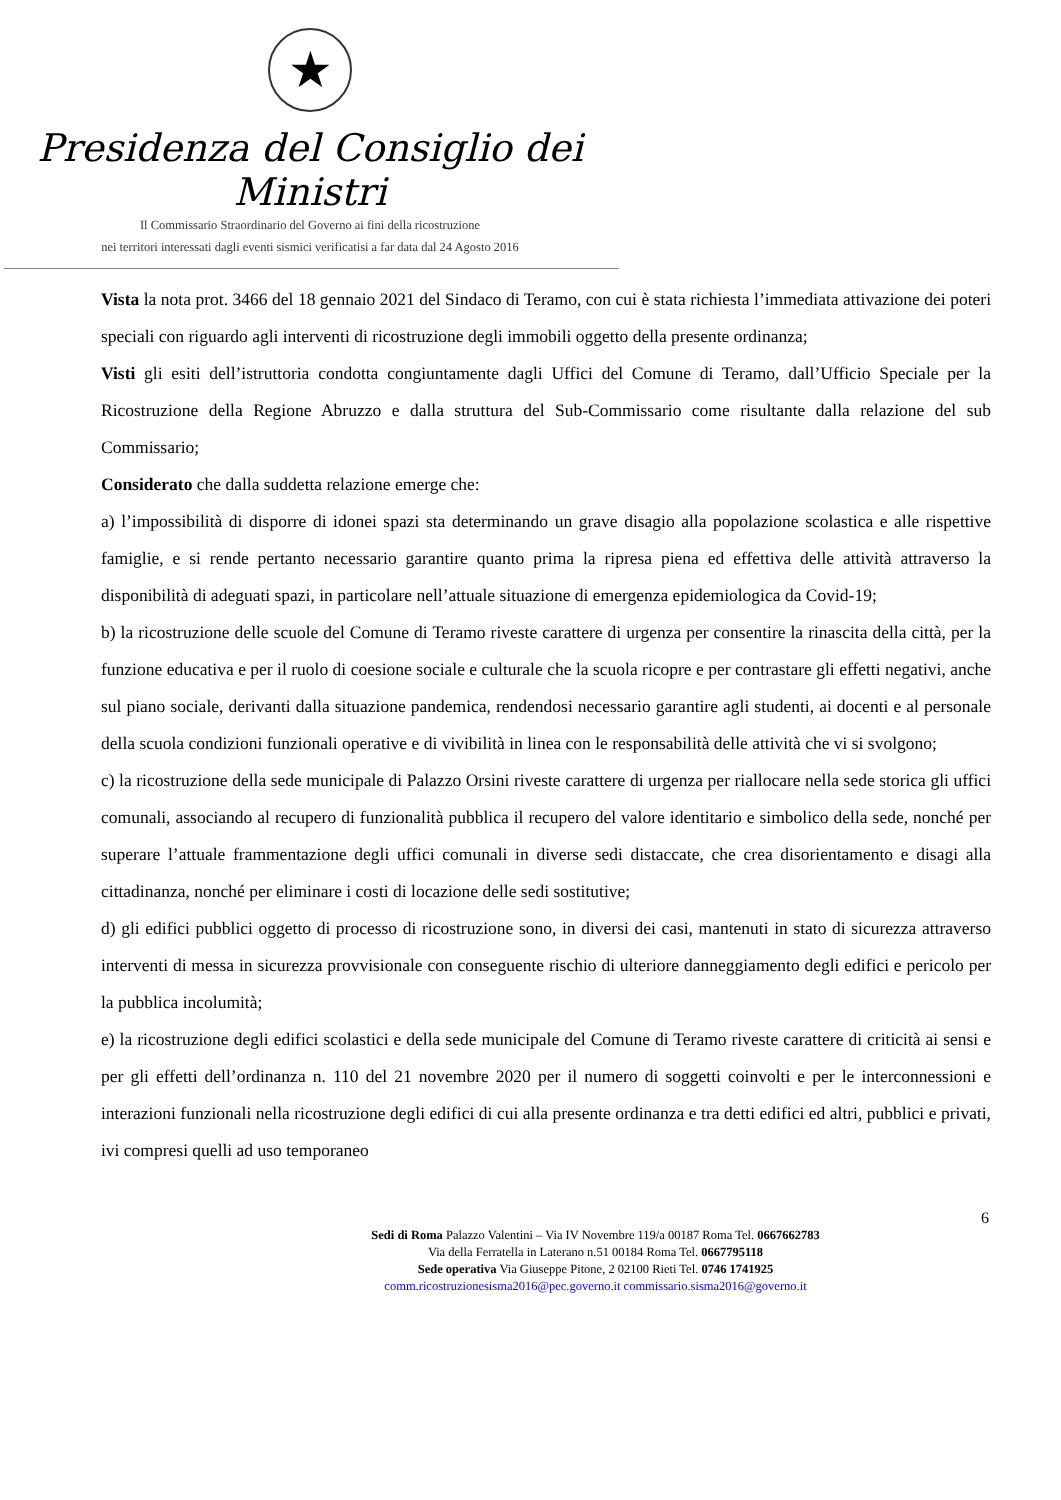★
Presidenza del Consiglio dei Ministri
Il Commissario Straordinario del Governo ai fini della ricostruzione
nei territori interessati dagli eventi sismici verificatisi a far data dal 24 Agosto 2016
Vista la nota prot. 3466 del 18 gennaio 2021 del Sindaco di Teramo, con cui è stata richiesta l’immediata attivazione dei poteri speciali con riguardo agli interventi di ricostruzione degli immobili oggetto della presente ordinanza;
Visti gli esiti dell’istruttoria condotta congiuntamente dagli Uffici del Comune di Teramo, dall’Ufficio Speciale per la Ricostruzione della Regione Abruzzo e dalla struttura del Sub-Commissario come risultante dalla relazione del sub Commissario;
Considerato che dalla suddetta relazione emerge che:
a) l’impossibilità di disporre di idonei spazi sta determinando un grave disagio alla popolazione scolastica e alle rispettive famiglie, e si rende pertanto necessario garantire quanto prima la ripresa piena ed effettiva delle attività attraverso la disponibilità di adeguati spazi, in particolare nell’attuale situazione di emergenza epidemiologica da Covid-19;
b) la ricostruzione delle scuole del Comune di Teramo riveste carattere di urgenza per consentire la rinascita della città, per la funzione educativa e per il ruolo di coesione sociale e culturale che la scuola ricopre e per contrastare gli effetti negativi, anche sul piano sociale, derivanti dalla situazione pandemica, rendendosi necessario garantire agli studenti, ai docenti e al personale della scuola condizioni funzionali operative e di vivibilità in linea con le responsabilità delle attività che vi si svolgono;
c) la ricostruzione della sede municipale di Palazzo Orsini riveste carattere di urgenza per riallocare nella sede storica gli uffici comunali, associando al recupero di funzionalità pubblica il recupero del valore identitario e simbolico della sede, nonché per superare l’attuale frammentazione degli uffici comunali in diverse sedi distaccate, che crea disorientamento e disagi alla cittadinanza, nonché per eliminare i costi di locazione delle sedi sostitutive;
d) gli edifici pubblici oggetto di processo di ricostruzione sono, in diversi dei casi, mantenuti in stato di sicurezza attraverso interventi di messa in sicurezza provvisionale con conseguente rischio di ulteriore danneggiamento degli edifici e pericolo per la pubblica incolumità;
e) la ricostruzione degli edifici scolastici e della sede municipale del Comune di Teramo riveste carattere di criticità ai sensi e per gli effetti dell’ordinanza n. 110 del 21 novembre 2020 per il numero di soggetti coinvolti e per le interconnessioni e interazioni funzionali nella ricostruzione degli edifici di cui alla presente ordinanza e tra detti edifici ed altri, pubblici e privati, ivi compresi quelli ad uso temporaneo
6
Sedi di Roma Palazzo Valentini – Via IV Novembre 119/a 00187 Roma Tel. 0667662783
Via della Ferratella in Laterano n.51 00184 Roma Tel. 0667795118
Sede operativa Via Giuseppe Pitone, 2 02100 Rieti Tel. 0746 1741925
comm.ricostruzionesisma2016@pec.governo.it commissario.sisma2016@governo.it